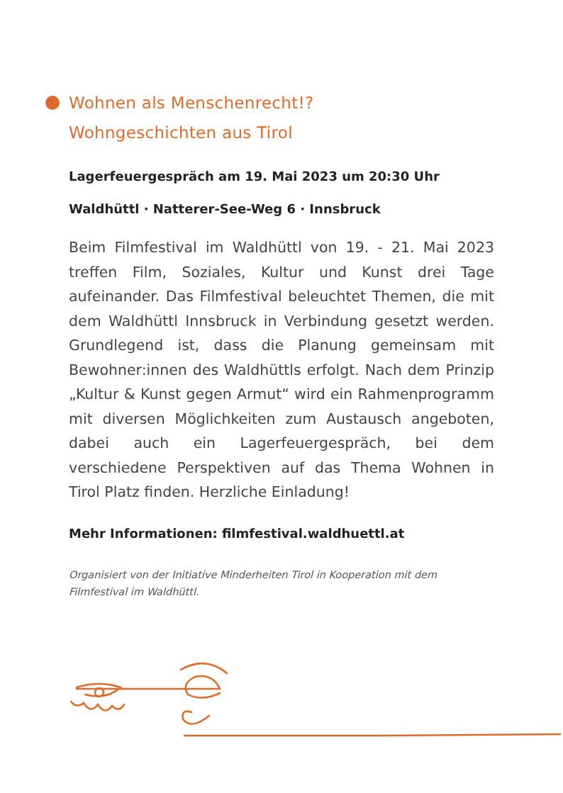Wohnen als Menschenrecht!?
Wohngeschichten aus Tirol
Lagerfeuergespräch am 19. Mai 2023 um 20:30 Uhr
Waldhüttl · Natterer-See-Weg 6 · Innsbruck
Beim Filmfestival im Waldhüttl von 19. - 21. Mai 2023 treffen Film, Soziales, Kultur und Kunst drei Tage aufeinander. Das Filmfestival beleuchtet Themen, die mit dem Waldhüttl Innsbruck in Verbindung gesetzt werden. Grundlegend ist, dass die Planung gemeinsam mit Bewohner:innen des Waldhüttls erfolgt. Nach dem Prinzip „Kultur & Kunst gegen Armut“ wird ein Rahmen­programm mit diversen Möglichkeiten zum Austausch angeboten, dabei auch ein Lagerfeuergespräch, bei dem verschiedene Perspektiven auf das Thema Wohnen in Tirol Platz finden. Herzliche Einladung!
Mehr Informationen: filmfestival.waldhuettl.at
Organisiert von der Initiative Minderheiten Tirol in Kooperation mit dem Filmfestival im Waldhüttl.